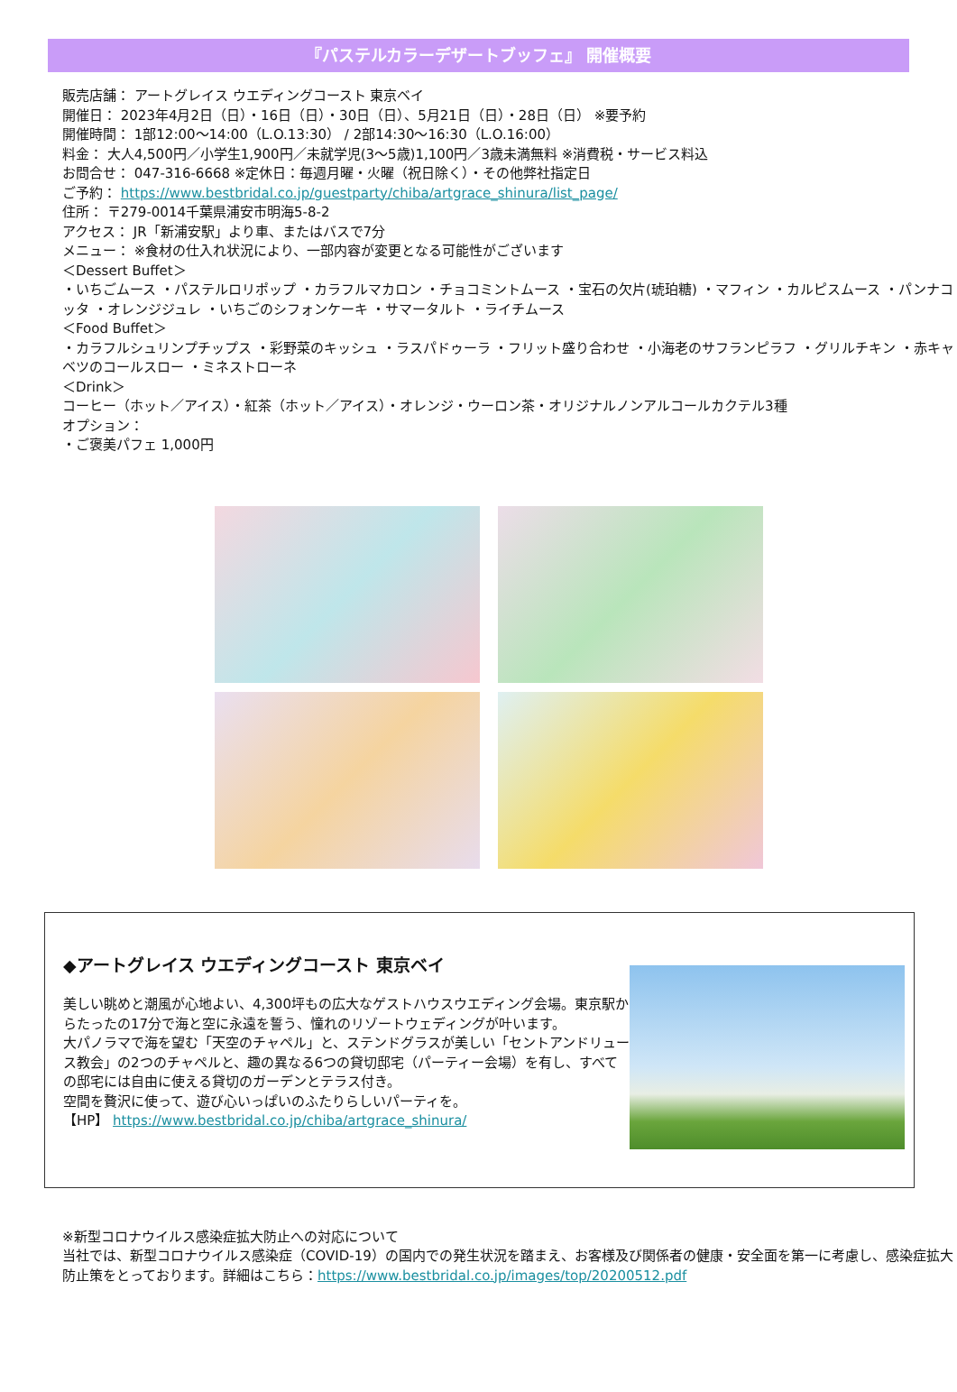『パステルカラーデザートブッフェ』 開催概要
販売店舗： アートグレイス ウエディングコースト 東京ベイ
開催日： 2023年4月2日（日）・16日（日）・30日（日）、5月21日（日）・28日（日） ※要予約
開催時間： 1部12:00～14:00（L.O.13:30） / 2部14:30～16:30（L.O.16:00）
料金： 大人4,500円／小学生1,900円／未就学児(3～5歳)1,100円／3歳未満無料 ※消費税・サービス料込
お問合せ： 047-316-6668 ※定休日：毎週月曜・火曜（祝日除く）・その他弊社指定日
ご予約： https://www.bestbridal.co.jp/guestparty/chiba/artgrace_shinura/list_page/
住所： 〒279-0014千葉県浦安市明海5-8-2
アクセス： JR「新浦安駅」より車、またはバスで7分
メニュー： ※食材の仕入れ状況により、一部内容が変更となる可能性がございます
＜Dessert Buffet＞
・いちごムース ・パステルロリポップ ・カラフルマカロン ・チョコミントムース ・宝石の欠片(琥珀糖) ・マフィン ・カルピスムース ・パンナコッタ ・オレンジジュレ ・いちごのシフォンケーキ ・サマータルト ・ライチムース
＜Food Buffet＞
・カラフルシュリンプチップス ・彩野菜のキッシュ ・ラスパドゥーラ ・フリット盛り合わせ ・小海老のサフランピラフ ・グリルチキン ・赤キャベツのコールスロー ・ミネストローネ
＜Drink＞
コーヒー（ホット／アイス）・紅茶（ホット／アイス）・オレンジ・ウーロン茶・オリジナルノンアルコールカクテル3種
オプション：
・ご褒美パフェ 1,000円
◆アートグレイス ウエディングコースト 東京ベイ
美しい眺めと潮風が心地よい、4,300坪もの広大なゲストハウスウエディング会場。東京駅からたったの17分で海と空に永遠を誓う、憧れのリゾートウェディングが叶います。
大パノラマで海を望む「天空のチャペル」と、ステンドグラスが美しい「セントアンドリュース教会」の2つのチャペルと、趣の異なる6つの貸切邸宅（パーティー会場）を有し、すべての邸宅には自由に使える貸切のガーデンとテラス付き。
空間を贅沢に使って、遊び心いっぱいのふたりらしいパーティを。
【HP】 https://www.bestbridal.co.jp/chiba/artgrace_shinura/
※新型コロナウイルス感染症拡大防止への対応について
当社では、新型コロナウイルス感染症（COVID-19）の国内での発生状況を踏まえ、お客様及び関係者の健康・安全面を第一に考慮し、感染症拡大防止策をとっております。詳細はこちら：https://www.bestbridal.co.jp/images/top/20200512.pdf